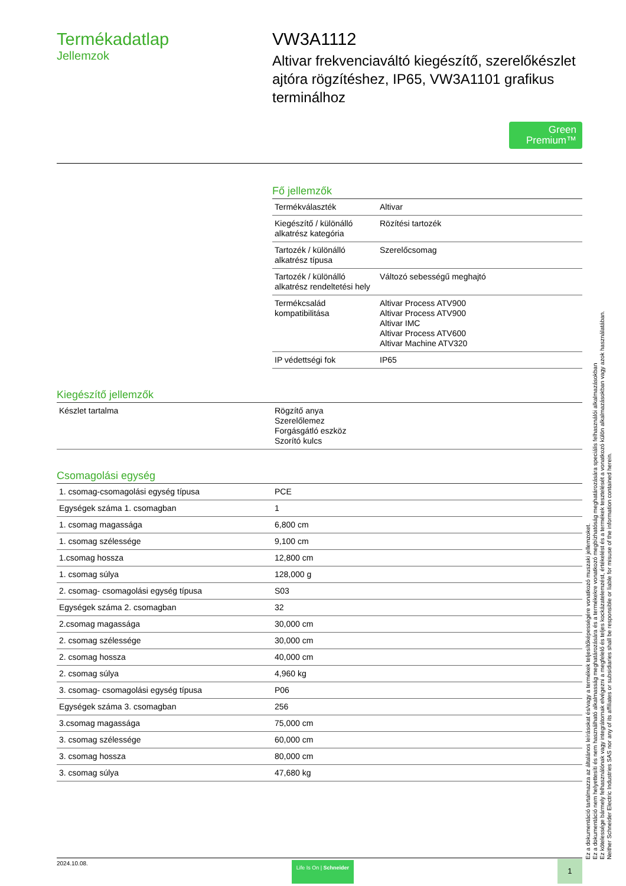Termékadatlap
Jellemzok
VW3A1112
Altivar frekvenciaváltó kiegészítő, szerelőkészlet ajtóra rögzítéshez, IP65, VW3A1101 grafikus terminálhoz
Green
Premium™
Fő jellemzők
| Termékválaszték | Altivar |
| Kiegészítő / különálló alkatrész kategória | Rözítési tartozék |
| Tartozék / különálló alkatrész típusa | Szerelőcsomag |
| Tartozék / különálló alkatrész rendeltetési hely | Változó sebességű meghajtó |
| Termékcsalád kompatibilitása | Altivar Process ATV900 Altivar Process ATV900 Altivar IMC Altivar Process ATV600 Altivar Machine ATV320 |
| IP védettségi fok | IP65 |
Kiegészítő jellemzők
| Készlet tartalma | Rögzítő anya Szerelőlemez Forgásgátló eszköz Szorító kulcs |
Csomagolási egység
| 1. csomag-csomagolási egység típusa | PCE |
| Egységek száma 1. csomagban | 1 |
| 1. csomag magassága | 6,800 cm |
| 1. csomag szélessége | 9,100 cm |
| 1.csomag hossza | 12,800 cm |
| 1. csomag súlya | 128,000 g |
| 2. csomag- csomagolási egység típusa | S03 |
| Egységek száma 2. csomagban | 32 |
| 2.csomag magassága | 30,000 cm |
| 2. csomag szélessége | 30,000 cm |
| 2. csomag hossza | 40,000 cm |
| 2. csomag súlya | 4,960 kg |
| 3. csomag- csomagolási egység típusa | P06 |
| Egységek száma 3. csomagban | 256 |
| 3.csomag magassága | 75,000 cm |
| 3. csomag szélessége | 60,000 cm |
| 3. csomag hossza | 80,000 cm |
| 3. csomag súlya | 47,680 kg |
Ez a dokumentáció tartalmazza az általános leírásokat és/vagy a termékek teljesítőképességére vonatkozó muszaki jellemzoket.
Ez a dokumentáció nem helyettesíti és nem használható alkalmasság meghatározására és a termékekre vonatkozó megbízhatóság meghatározására speciális felhasználói alkalmazásokban
Ez kötelessége bármely felhasználónak vagy integrátornak elvégezni a megfelelő és teljes kockázatelemzést, értékelést és a termékek tesztelését a vonatkozó külön alkalmazásokban vagy azok használatában.
Neither Schneider Electric Industries SAS nor any of its affiliates or subsidiaries shall be responsible or liable for misuse of the information contained herein.
2024.10.08. Life Is On | Schneider 1